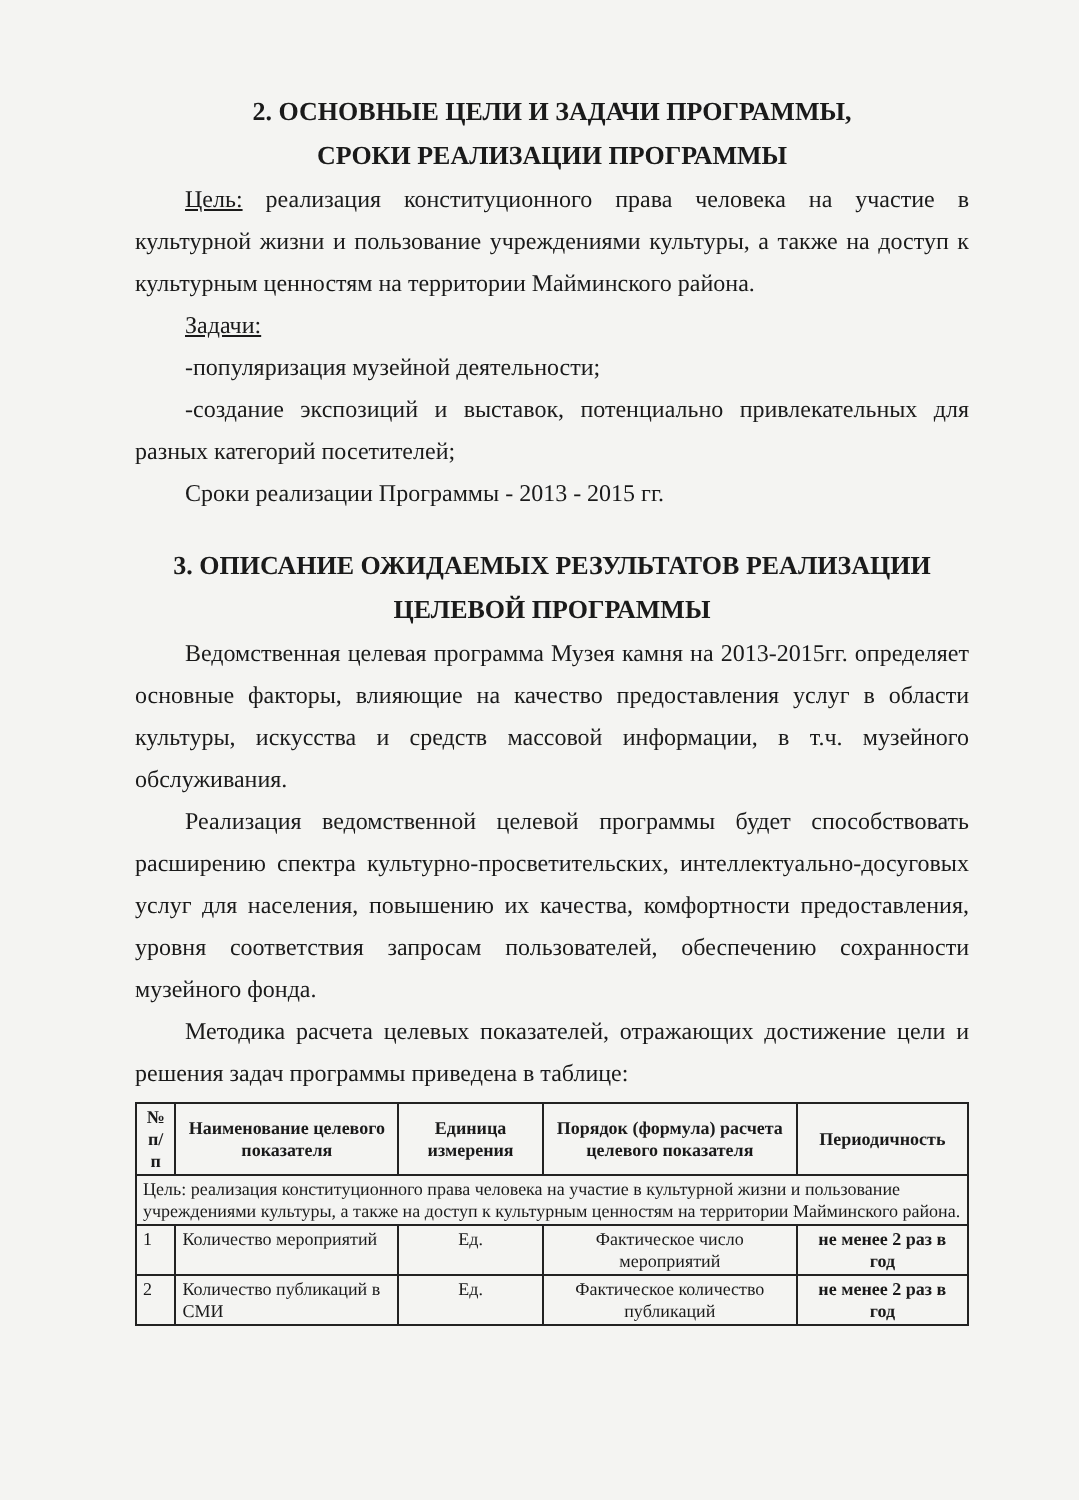2. ОСНОВНЫЕ ЦЕЛИ И ЗАДАЧИ ПРОГРАММЫ,
СРОКИ РЕАЛИЗАЦИИ ПРОГРАММЫ
Цель: реализация конституционного права человека на участие в культурной жизни и пользование учреждениями культуры, а также на доступ к культурным ценностям на территории Майминского района.
Задачи:
-популяризация музейной деятельности;
-создание экспозиций и выставок, потенциально привлекательных для разных категорий посетителей;
Сроки реализации Программы - 2013 - 2015 гг.
3. ОПИСАНИЕ ОЖИДАЕМЫХ РЕЗУЛЬТАТОВ РЕАЛИЗАЦИИ
ЦЕЛЕВОЙ ПРОГРАММЫ
Ведомственная целевая программа Музея камня на 2013-2015гг. определяет основные факторы, влияющие на качество предоставления услуг в области культуры, искусства и средств массовой информации, в т.ч. музейного обслуживания.
Реализация ведомственной целевой программы будет способствовать расширению спектра культурно-просветительских, интеллектуально-досуговых услуг для населения, повышению их качества, комфортности предоставления, уровня соответствия запросам пользователей, обеспечению сохранности музейного фонда.
Методика расчета целевых показателей, отражающих достижение цели и решения задач программы приведена в таблице:
| № п/п | Наименование целевого показателя | Единица измерения | Порядок (формула) расчета целевого показателя | Периодичность |
| --- | --- | --- | --- | --- |
| Цель: реализация конституционного права человека на участие в культурной жизни и пользование учреждениями культуры, а также на доступ к культурным ценностям на территории Майминского района. | | | | |
| 1 | Количество мероприятий | Ед. | Фактическое число мероприятий | не менее 2 раз в год |
| 2 | Количество публикаций в СМИ | Ед. | Фактическое количество публикаций | не менее 2 раз в год |